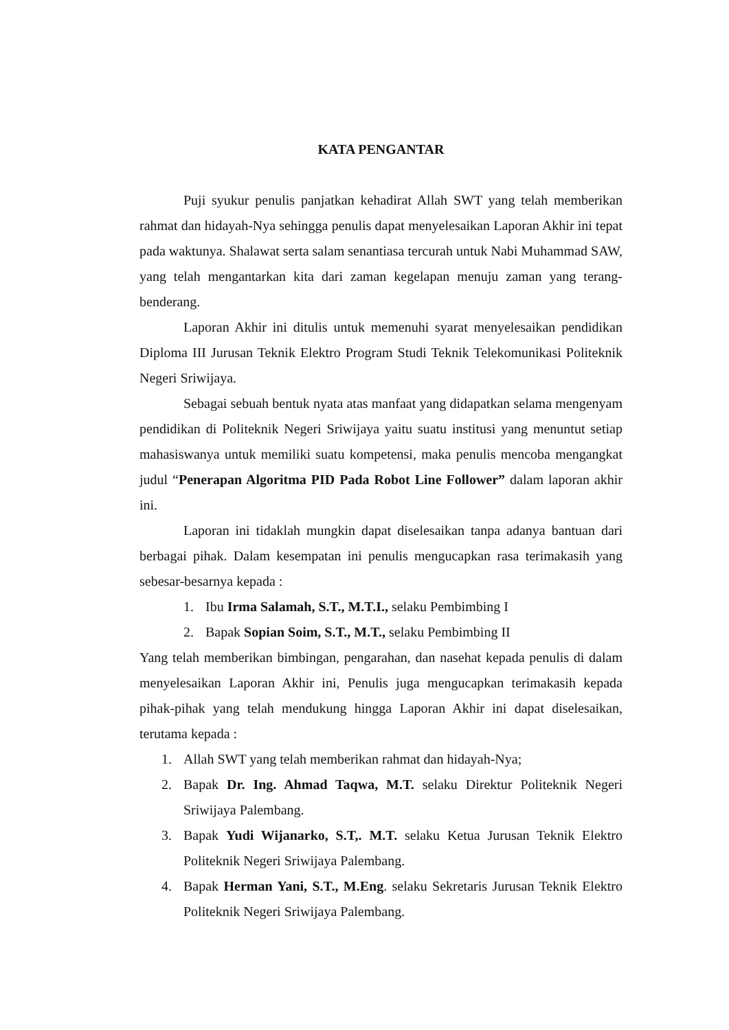KATA PENGANTAR
Puji syukur penulis panjatkan kehadirat Allah SWT yang telah memberikan rahmat dan hidayah-Nya sehingga penulis dapat menyelesaikan Laporan Akhir ini tepat pada waktunya. Shalawat serta salam senantiasa tercurah untuk Nabi Muhammad SAW, yang telah mengantarkan kita dari zaman kegelapan menuju zaman yang terang-benderang.
Laporan Akhir ini ditulis untuk memenuhi syarat menyelesaikan pendidikan Diploma III Jurusan Teknik Elektro Program Studi Teknik Telekomunikasi Politeknik Negeri Sriwijaya.
Sebagai sebuah bentuk nyata atas manfaat yang didapatkan selama mengenyam pendidikan di Politeknik Negeri Sriwijaya yaitu suatu institusi yang menuntut setiap mahasiswanya untuk memiliki suatu kompetensi, maka penulis mencoba mengangkat judul “Penerapan Algoritma PID Pada Robot Line Follower” dalam laporan akhir ini.
Laporan ini tidaklah mungkin dapat diselesaikan tanpa adanya bantuan dari berbagai pihak. Dalam kesempatan ini penulis mengucapkan rasa terimakasih yang sebesar-besarnya kepada :
1. Ibu Irma Salamah, S.T., M.T.I., selaku Pembimbing I
2. Bapak Sopian Soim, S.T., M.T., selaku Pembimbing II
Yang telah memberikan bimbingan, pengarahan, dan nasehat kepada penulis di dalam menyelesaikan Laporan Akhir ini, Penulis juga mengucapkan terimakasih kepada pihak-pihak yang telah mendukung hingga Laporan Akhir ini dapat diselesaikan, terutama kepada :
1. Allah SWT yang telah memberikan rahmat dan hidayah-Nya;
2. Bapak Dr. Ing. Ahmad Taqwa, M.T. selaku Direktur Politeknik Negeri Sriwijaya Palembang.
3. Bapak Yudi Wijanarko, S.T,. M.T. selaku Ketua Jurusan Teknik Elektro Politeknik Negeri Sriwijaya Palembang.
4. Bapak Herman Yani, S.T., M.Eng. selaku Sekretaris Jurusan Teknik Elektro Politeknik Negeri Sriwijaya Palembang.